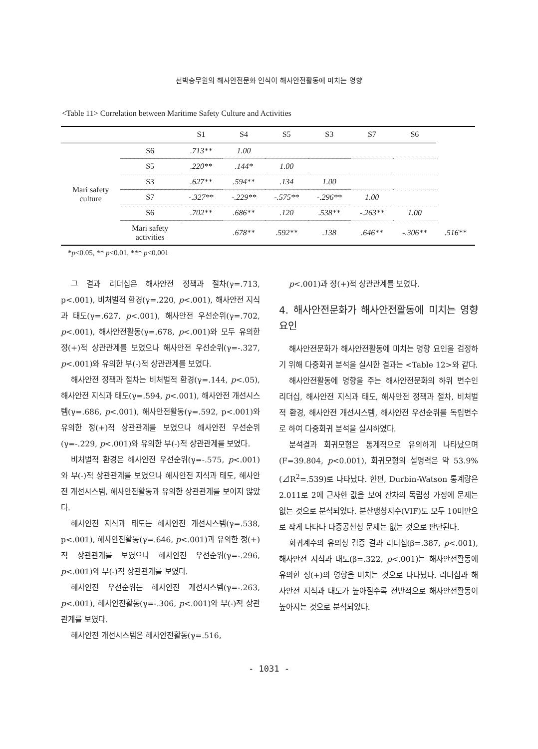선박승무원의 해사안전문화 인식이 해사안전활동에 미치는 영향
<Table 11> Correlation between Maritime Safety Culture and Activities
| | | S1 | S4 | S5 | S3 | S7 | S6 | |
| --- | --- | --- | --- | --- | --- | --- | --- | --- |
| Mari safety culture | S6 | .713** | 1.00 | | | | | |
| | S5 | .220** | .144* | 1.00 | | | | |
| | S3 | .627** | .594** | .134 | 1.00 | | | |
| | S7 | -.327** | -.229** | -.575** | -.296** | 1.00 | | |
| | S6 | .702** | .686** | .120 | .538** | -.263** | 1.00 | |
| | Mari safety activities | | .678** | .592** | .138 | .646** | -.306** | .516** |
*p<0.05, ** p<0.01, *** p<0.001
그 결과 리더십은 해사안전 정책과 절차(γ=.713, p<.001), 비처벌적 환경(γ=.220, p<.001), 해사안전 지식과 태도(γ=.627, p<.001), 해사안전 우선순위(γ=.702, p<.001), 해사안전활동(γ=.678, p<.001)와 모두 유의한 정(+)적 상관관계를 보였으나 해사안전 우선순위(γ=-.327, p<.001)와 유의한 부(-)적 상관관계를 보였다.
해사안전 정책과 절차는 비처벌적 환경(γ=.144, p<.05), 해사안전 지식과 태도(γ=.594, p<.001), 해사안전 개선시스템(γ=.686, p<.001), 해사안전활동(γ=.592, p<.001)와 유의한 정(+)적 상관관계를 보였으나 해사안전 우선순위(γ=-.229, p<.001)와 유의한 부(-)적 상관관계를 보였다.
비처벌적 환경은 해사안전 우선순위(γ=-.575, p<.001)와 부(-)적 상관관계를 보였으나 해사안전 지식과 태도, 해사안전 개선시스템, 해사안전활동과 유의한 상관관계를 보이지 않았다.
해사안전 지식과 태도는 해사안전 개선시스템(γ=.538, p<.001), 해사안전활동(γ=.646, p<.001)과 유의한 정(+)적 상관관계를 보였으나 해사안전 우선순위(γ=-.296, p<.001)와 부(-)적 상관관계를 보였다.
해사안전 우선순위는 해사안전 개선시스템(γ=-.263, p<.001), 해사안전활동(γ=-.306, p<.001)와 부(-)적 상관관계를 보였다.
해사안전 개선시스템은 해사안전활동(γ=.516,
p<.001)과 정(+)적 상관관계를 보였다.
4. 해사안전문화가 해사안전활동에 미치는 영향 요인
해사안전문화가 해사안전활동에 미치는 영향 요인을 검정하기 위해 다중회귀 분석을 실시한 결과는 <Table 12>와 같다.
해사안전활동에 영향을 주는 해사안전문화의 하위 변수인 리더십, 해사안전 지식과 태도, 해사안전 정책과 절차, 비처벌적 환경, 해사안전 개선시스템, 해사안전 우선순위를 독립변수로 하여 다중회귀 분석을 실시하였다.
분석결과 회귀모형은 통계적으로 유의하게 나타났으며(F=39.804, p<0.001), 회귀모형의 설명력은 약 53.9%(⊿R<sup>2</sup>=.539)로 나타났다. 한편, Durbin-Watson 통계량은 2.011로 2에 근사한 값을 보여 잔차의 독립성 가정에 문제는 없는 것으로 분석되었다. 분산팽창지수(VIF)도 모두 10미만으로 작게 나타나 다중공선성 문제는 없는 것으로 판단된다.
회귀계수의 유의성 검증 결과 리더십(β=.387, p<.001), 해사안전 지식과 태도(β=.322, p<.001)는 해사안전활동에 유의한 정(+)의 영향을 미치는 것으로 나타났다. 리더십과 해사안전 지식과 태도가 높아질수록 전반적으로 해사안전활동이 높아지는 것으로 분석되었다.
- 1031 -